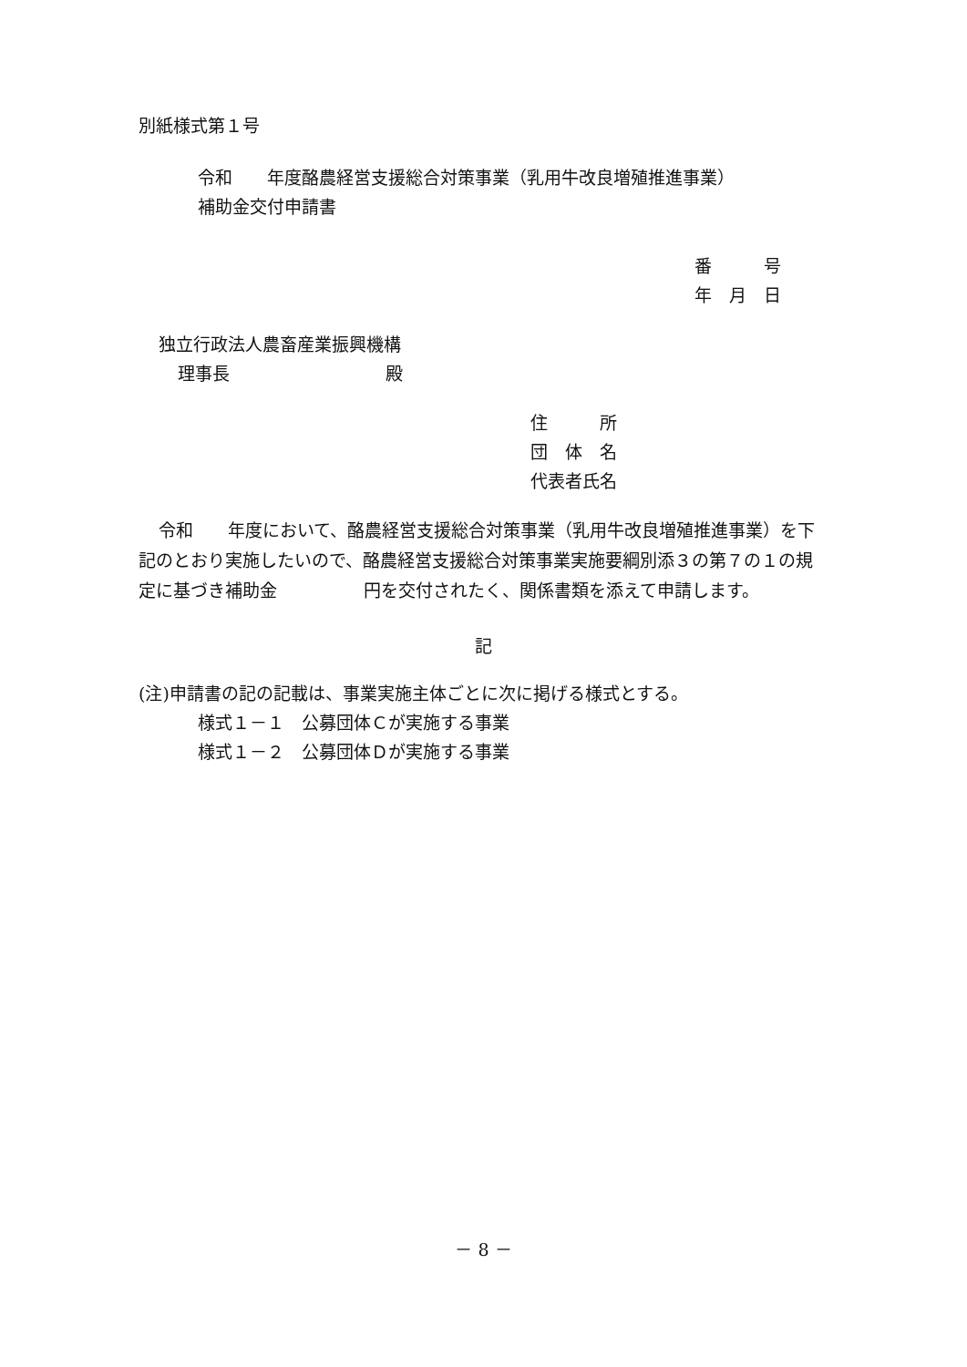別紙様式第１号
令和　　年度酪農経営支援総合対策事業（乳用牛改良増殖推進事業）
補助金交付申請書
番　　　号
年　月　日
独立行政法人農畜産業振興機構
理事長　　　　　　　　　殿
住　　　所
団　体　名
代表者氏名
令和　　年度において、酪農経営支援総合対策事業（乳用牛改良増殖推進事業）を下記のとおり実施したいので、酪農経営支援総合対策事業実施要綱別添３の第７の１の規定に基づき補助金　　　　　円を交付されたく、関係書類を添えて申請します。
記
(注)申請書の記の記載は、事業実施主体ごとに次に掲げる様式とする。
様式１－１　公募団体Ｃが実施する事業
様式１－２　公募団体Ｄが実施する事業
－ 8 －